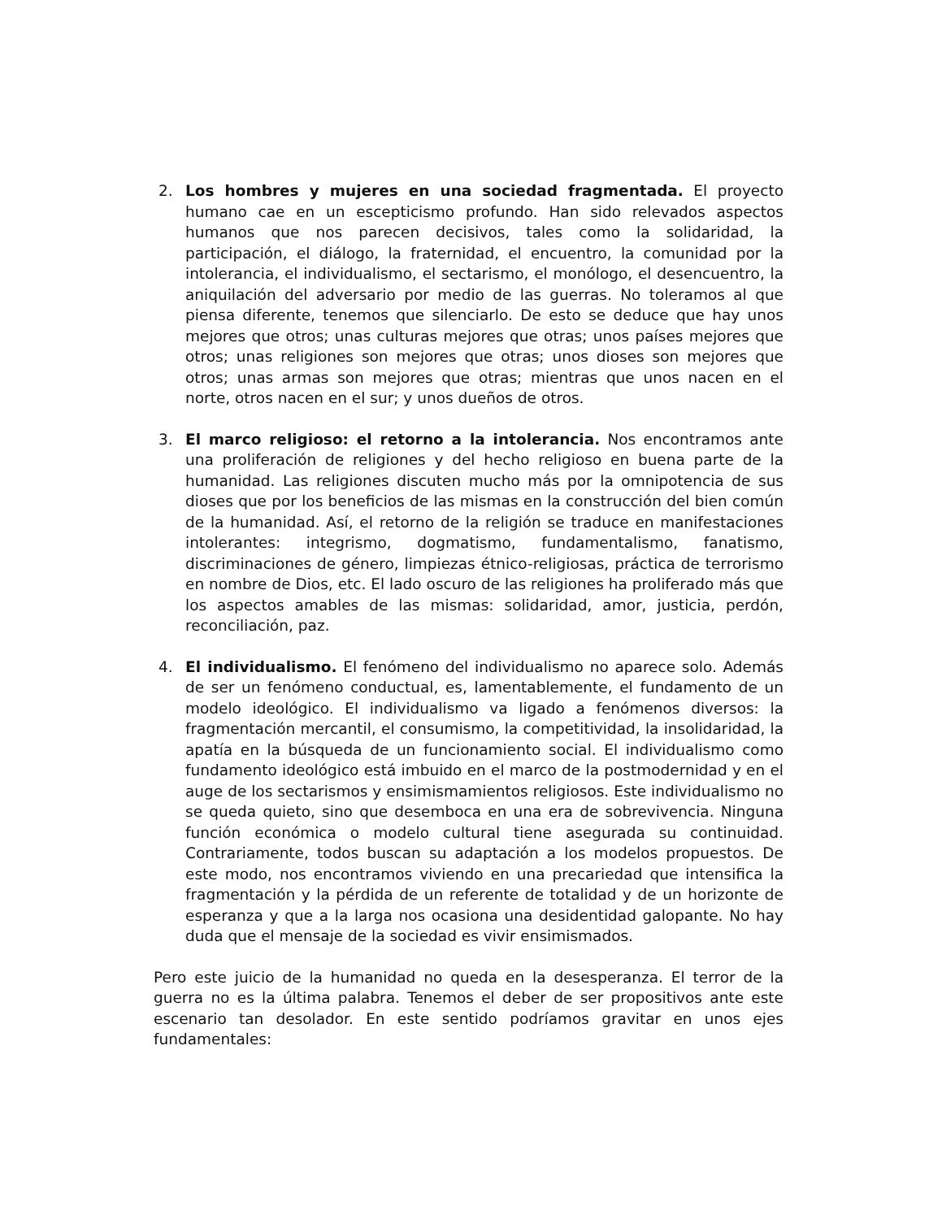2. Los hombres y mujeres en una sociedad fragmentada. El proyecto humano cae en un escepticismo profundo. Han sido relevados aspectos humanos que nos parecen decisivos, tales como la solidaridad, la participación, el diálogo, la fraternidad, el encuentro, la comunidad por la intolerancia, el individualismo, el sectarismo, el monólogo, el desencuentro, la aniquilación del adversario por medio de las guerras. No toleramos al que piensa diferente, tenemos que silenciarlo. De esto se deduce que hay unos mejores que otros; unas culturas mejores que otras; unos países mejores que otros; unas religiones son mejores que otras; unos dioses son mejores que otros; unas armas son mejores que otras; mientras que unos nacen en el norte, otros nacen en el sur; y unos dueños de otros.
3. El marco religioso: el retorno a la intolerancia. Nos encontramos ante una proliferación de religiones y del hecho religioso en buena parte de la humanidad. Las religiones discuten mucho más por la omnipotencia de sus dioses que por los beneficios de las mismas en la construcción del bien común de la humanidad. Así, el retorno de la religión se traduce en manifestaciones intolerantes: integrismo, dogmatismo, fundamentalismo, fanatismo, discriminaciones de género, limpiezas étnico-religiosas, práctica de terrorismo en nombre de Dios, etc. El lado oscuro de las religiones ha proliferado más que los aspectos amables de las mismas: solidaridad, amor, justicia, perdón, reconciliación, paz.
4. El individualismo. El fenómeno del individualismo no aparece solo. Además de ser un fenómeno conductual, es, lamentablemente, el fundamento de un modelo ideológico. El individualismo va ligado a fenómenos diversos: la fragmentación mercantil, el consumismo, la competitividad, la insolidaridad, la apatía en la búsqueda de un funcionamiento social. El individualismo como fundamento ideológico está imbuido en el marco de la postmodernidad y en el auge de los sectarismos y ensimismamientos religiosos. Este individualismo no se queda quieto, sino que desemboca en una era de sobrevivencia. Ninguna función económica o modelo cultural tiene asegurada su continuidad. Contrariamente, todos buscan su adaptación a los modelos propuestos. De este modo, nos encontramos viviendo en una precariedad que intensifica la fragmentación y la pérdida de un referente de totalidad y de un horizonte de esperanza y que a la larga nos ocasiona una desidentidad galopante. No hay duda que el mensaje de la sociedad es vivir ensimismados.
Pero este juicio de la humanidad no queda en la desesperanza. El terror de la guerra no es la última palabra. Tenemos el deber de ser propositivos ante este escenario tan desolador. En este sentido podríamos gravitar en unos ejes fundamentales: